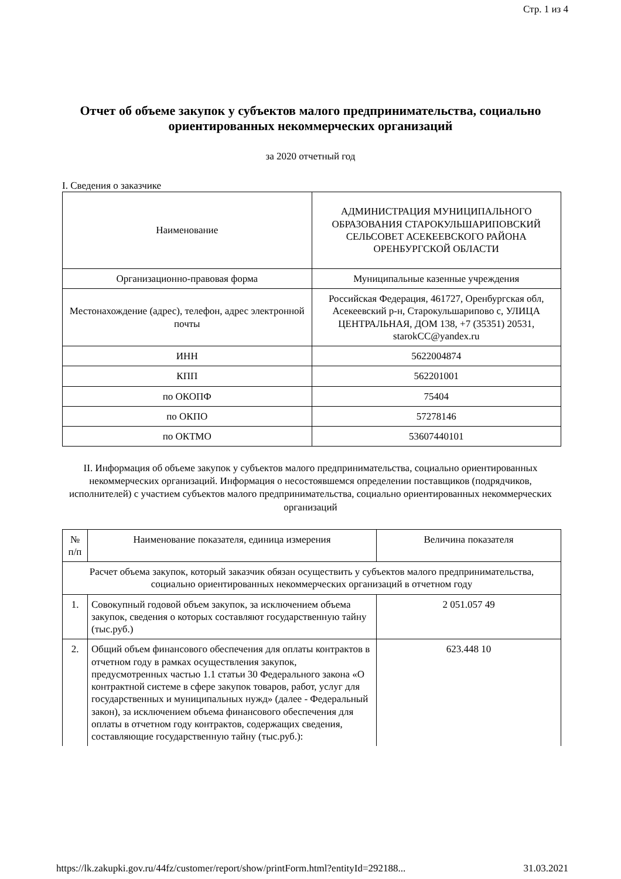Стр. 1 из 4
Отчет об объеме закупок у субъектов малого предпринимательства, социально ориентированных некоммерческих организаций
за 2020 отчетный год
I. Сведения о заказчике
| Наименование | АДМИНИСТРАЦИЯ МУНИЦИПАЛЬНОГО ОБРАЗОВАНИЯ СТАРОКУЛЬШАРИПОВСКИЙ СЕЛЬСОВЕТ АСЕКЕЕВСКОГО РАЙОНА ОРЕНБУРГСКОЙ ОБЛАСТИ |
| Организационно-правовая форма | Муниципальные казенные учреждения |
| Местонахождение (адрес), телефон, адрес электронной почты | Российская Федерация, 461727, Оренбургская обл, Асекеевский р-н, Старокульшарипово с, УЛИЦА ЦЕНТРАЛЬНАЯ, ДОМ 138, +7 (35351) 20531, starokCC@yandex.ru |
| ИНН | 5622004874 |
| КПП | 562201001 |
| по ОКОПФ | 75404 |
| по ОКПО | 57278146 |
| по ОКТМО | 53607440101 |
II. Информация об объеме закупок у субъектов малого предпринимательства, социально ориентированных некоммерческих организаций. Информация о несостоявшемся определении поставщиков (подрядчиков, исполнителей) с участием субъектов малого предпринимательства, социально ориентированных некоммерческих организаций
| № п/п | Наименование показателя, единица измерения | Величина показателя |
| --- | --- | --- |
| Расчет объема закупок, который заказчик обязан осуществить у субъектов малого предпринимательства, социально ориентированных некоммерческих организаций в отчетном году | | |
| 1. | Совокупный годовой объем закупок, за исключением объема закупок, сведения о которых составляют государственную тайну (тыс.руб.) | 2 051.057 49 |
| 2. | Общий объем финансового обеспечения для оплаты контрактов в отчетном году в рамках осуществления закупок, предусмотренных частью 1.1 статьи 30 Федерального закона «О контрактной системе в сфере закупок товаров, работ, услуг для государственных и муниципальных нужд» (далее - Федеральный закон), за исключением объема финансового обеспечения для оплаты в отчетном году контрактов, содержащих сведения, составляющие государственную тайну (тыс.руб.): | 623.448 10 |
https://lk.zakupki.gov.ru/44fz/customer/report/show/printForm.html?entityId=292188... 31.03.2021